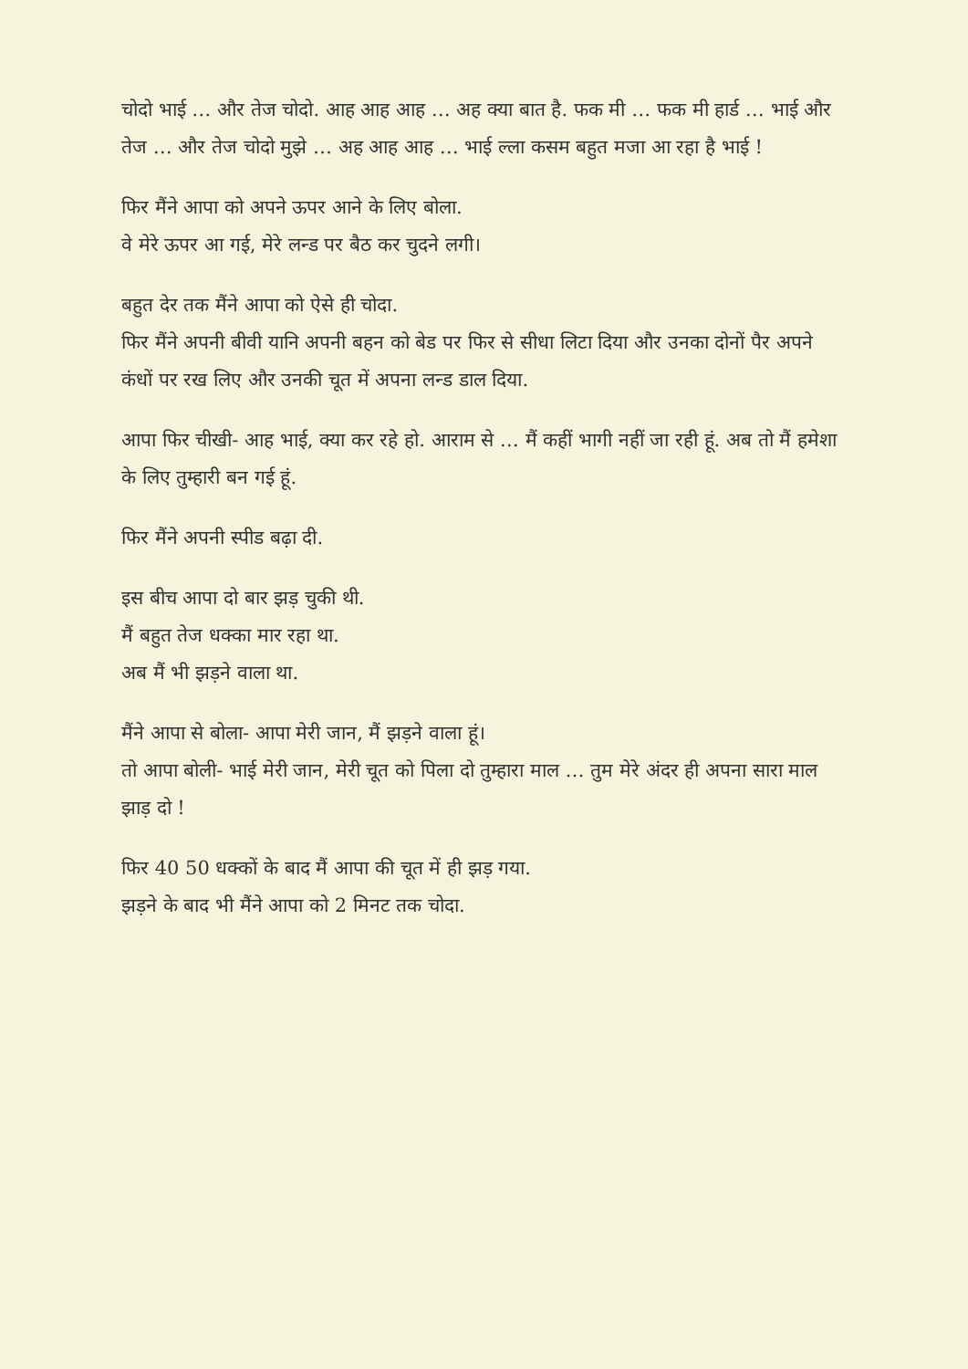चोदो भाई … और तेज चोदो. आह आह आह … अह क्या बात है. फक मी … फक मी हार्ड … भाई और तेज … और तेज चोदो मुझे … अह आह आह … भाई ल्ला कसम बहुत मजा आ रहा है भाई !
फिर मैंने आपा को अपने ऊपर आने के लिए बोला.
वे मेरे ऊपर आ गई, मेरे लन्ड पर बैठ कर चुदने लगी।
बहुत देर तक मैंने आपा को ऐसे ही चोदा.
फिर मैंने अपनी बीवी यानि अपनी बहन को बेड पर फिर से सीधा लिटा दिया और उनका दोनों पैर अपने कंधों पर रख लिए और उनकी चूत में अपना लन्ड डाल दिया.
आपा फिर चीखी- आह भाई, क्या कर रहे हो. आराम से … मैं कहीं भागी नहीं जा रही हूं. अब तो मैं हमेशा के लिए तुम्हारी बन गई हूं.
फिर मैंने अपनी स्पीड बढ़ा दी.
इस बीच आपा दो बार झड़ चुकी थी.
मैं बहुत तेज धक्का मार रहा था.
अब मैं भी झड़ने वाला था.
मैंने आपा से बोला- आपा मेरी जान, मैं झड़ने वाला हूं।
तो आपा बोली- भाई मेरी जान, मेरी चूत को पिला दो तुम्हारा माल … तुम मेरे अंदर ही अपना सारा माल झाड़ दो !
फिर 40 50 धक्कों के बाद मैं आपा की चूत में ही झड़ गया.
झड़ने के बाद भी मैंने आपा को 2 मिनट तक चोदा.